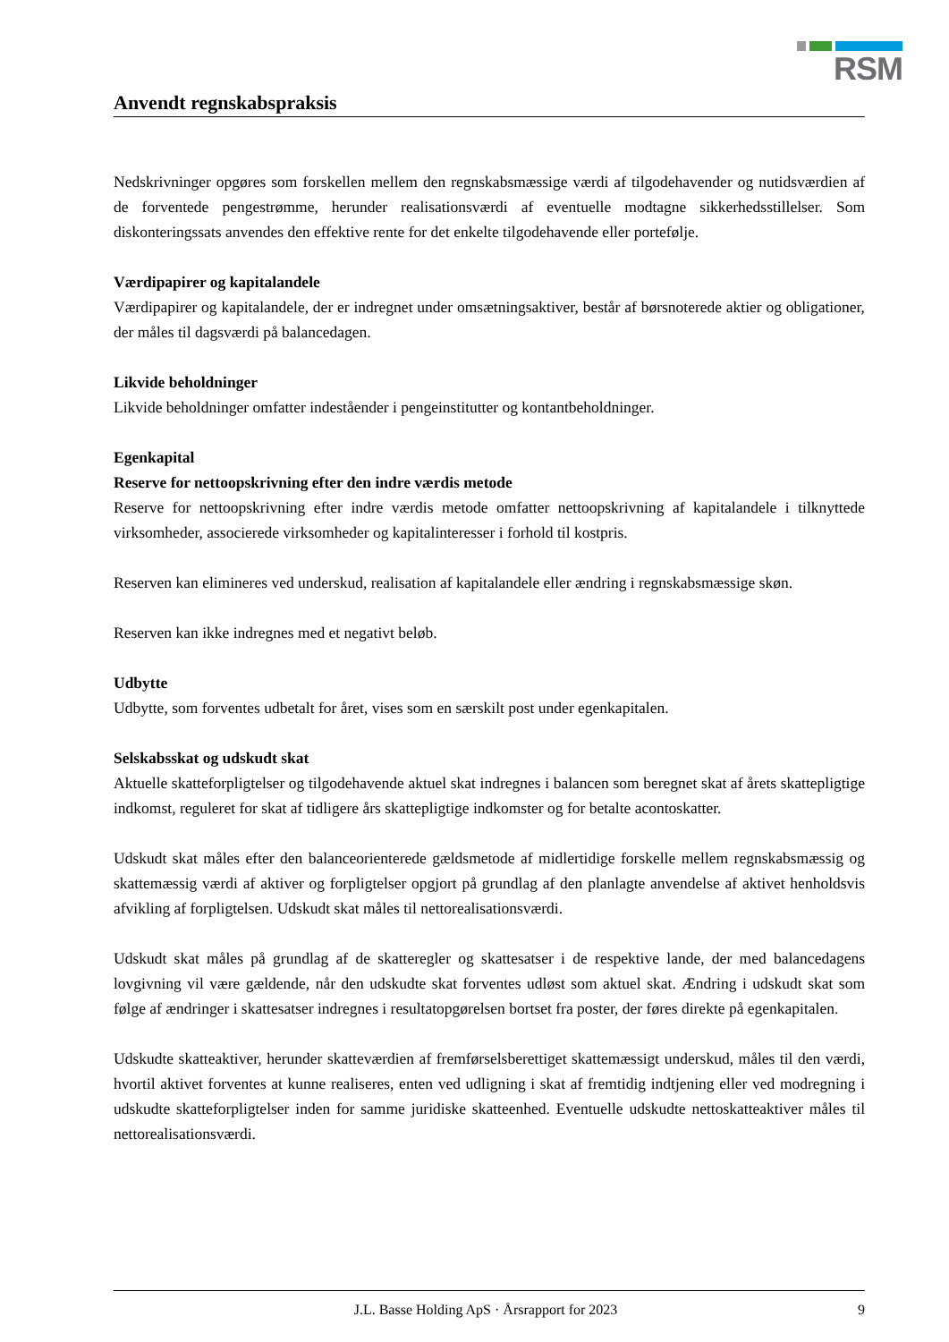RSM
Anvendt regnskabspraksis
Nedskrivninger opgøres som forskellen mellem den regnskabsmæssige værdi af tilgodehavender og nutidsværdien af de forventede pengestrømme, herunder realisationsværdi af eventuelle modtagne sikkerhedsstillelser. Som diskonteringssats anvendes den effektive rente for det enkelte tilgodehavende eller portefølje.
Værdipapirer og kapitalandele
Værdipapirer og kapitalandele, der er indregnet under omsætningsaktiver, består af børsnoterede aktier og obligationer, der måles til dagsværdi på balancedagen.
Likvide beholdninger
Likvide beholdninger omfatter indeståender i pengeinstitutter og kontantbeholdninger.
Egenkapital
Reserve for nettoopskrivning efter den indre værdis metode
Reserve for nettoopskrivning efter indre værdis metode omfatter nettoopskrivning af kapitalandele i tilknyttede virksomheder, associerede virksomheder og kapitalinteresser i forhold til kostpris.
Reserven kan elimineres ved underskud, realisation af kapitalandele eller ændring i regnskabsmæssige skøn.
Reserven kan ikke indregnes med et negativt beløb.
Udbytte
Udbytte, som forventes udbetalt for året, vises som en særskilt post under egenkapitalen.
Selskabsskat og udskudt skat
Aktuelle skatteforpligtelser og tilgodehavende aktuel skat indregnes i balancen som beregnet skat af årets skattepligtige indkomst, reguleret for skat af tidligere års skattepligtige indkomster og for betalte acontoskatter.
Udskudt skat måles efter den balanceorienterede gældsmetode af midlertidige forskelle mellem regnskabsmæssig og skattemæssig værdi af aktiver og forpligtelser opgjort på grundlag af den planlagte anvendelse af aktivet henholdsvis afvikling af forpligtelsen. Udskudt skat måles til nettorealisationsværdi.
Udskudt skat måles på grundlag af de skatteregler og skattesatser i de respektive lande, der med balancedagens lovgivning vil være gældende, når den udskudte skat forventes udløst som aktuel skat. Ændring i udskudt skat som følge af ændringer i skattesatser indregnes i resultatopgørelsen bortset fra poster, der føres direkte på egenkapitalen.
Udskudte skatteaktiver, herunder skatteværdien af fremførselsberettiget skattemæssigt underskud, måles til den værdi, hvortil aktivet forventes at kunne realiseres, enten ved udligning i skat af fremtidig indtjening eller ved modregning i udskudte skatteforpligtelser inden for samme juridiske skatteenhed. Eventuelle udskudte nettoskatteaktiver måles til nettorealisationsværdi.
J.L. Basse Holding ApS · Årsrapport for 2023 9